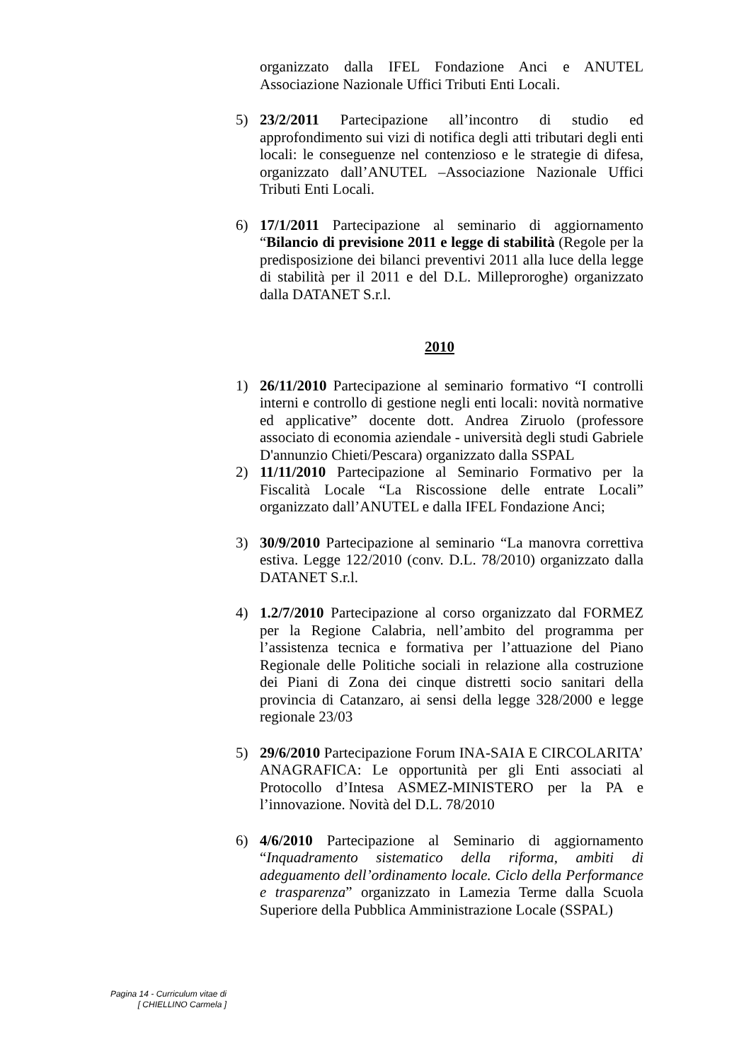organizzato dalla IFEL Fondazione Anci e ANUTEL Associazione Nazionale Uffici Tributi Enti Locali.
5) 23/2/2011 Partecipazione all’incontro di studio ed approfondimento sui vizi di notifica degli atti tributari degli enti locali: le conseguenze nel contenzioso e le strategie di difesa, organizzato dall’ANUTEL –Associazione Nazionale Uffici Tributi Enti Locali.
6) 17/1/2011 Partecipazione al seminario di aggiornamento “Bilancio di previsione 2011 e legge di stabilità (Regole per la predisposizione dei bilanci preventivi 2011 alla luce della legge di stabilità per il 2011 e del D.L. Milleproroghe) organizzato dalla DATANET S.r.l.
2010
1) 26/11/2010 Partecipazione al seminario formativo “I controlli interni e controllo di gestione negli enti locali: novità normative ed applicative” docente dott. Andrea Ziruolo (professore associato di economia aziendale - università degli studi Gabriele D'annunzio Chieti/Pescara) organizzato dalla SSPAL
2) 11/11/2010 Partecipazione al Seminario Formativo per la Fiscalità Locale “La Riscossione delle entrate Locali” organizzato dall’ANUTEL e dalla IFEL Fondazione Anci;
3) 30/9/2010 Partecipazione al seminario “La manovra correttiva estiva. Legge 122/2010 (conv. D.L. 78/2010) organizzato dalla DATANET S.r.l.
4) 1.2/7/2010 Partecipazione al corso organizzato dal FORMEZ per la Regione Calabria, nell’ambito del programma per l’assistenza tecnica e formativa per l’attuazione del Piano Regionale delle Politiche sociali in relazione alla costruzione dei Piani di Zona dei cinque distretti socio sanitari della provincia di Catanzaro, ai sensi della legge 328/2000 e legge regionale 23/03
5) 29/6/2010 Partecipazione Forum INA-SAIA E CIRCOLARITA’ ANAGRAFICA: Le opportunità per gli Enti associati al Protocollo d’Intesa ASMEZ-MINISTERO per la PA e l’innovazione. Novità del D.L. 78/2010
6) 4/6/2010 Partecipazione al Seminario di aggiornamento “Inquadramento sistematico della riforma, ambiti di adeguamento dell’ordinamento locale. Ciclo della Performance e trasparenza” organizzato in Lamezia Terme dalla Scuola Superiore della Pubblica Amministrazione Locale (SSPAL)
Pagina 14 - Curriculum vitae di
[ CHIELLINO Carmela ]